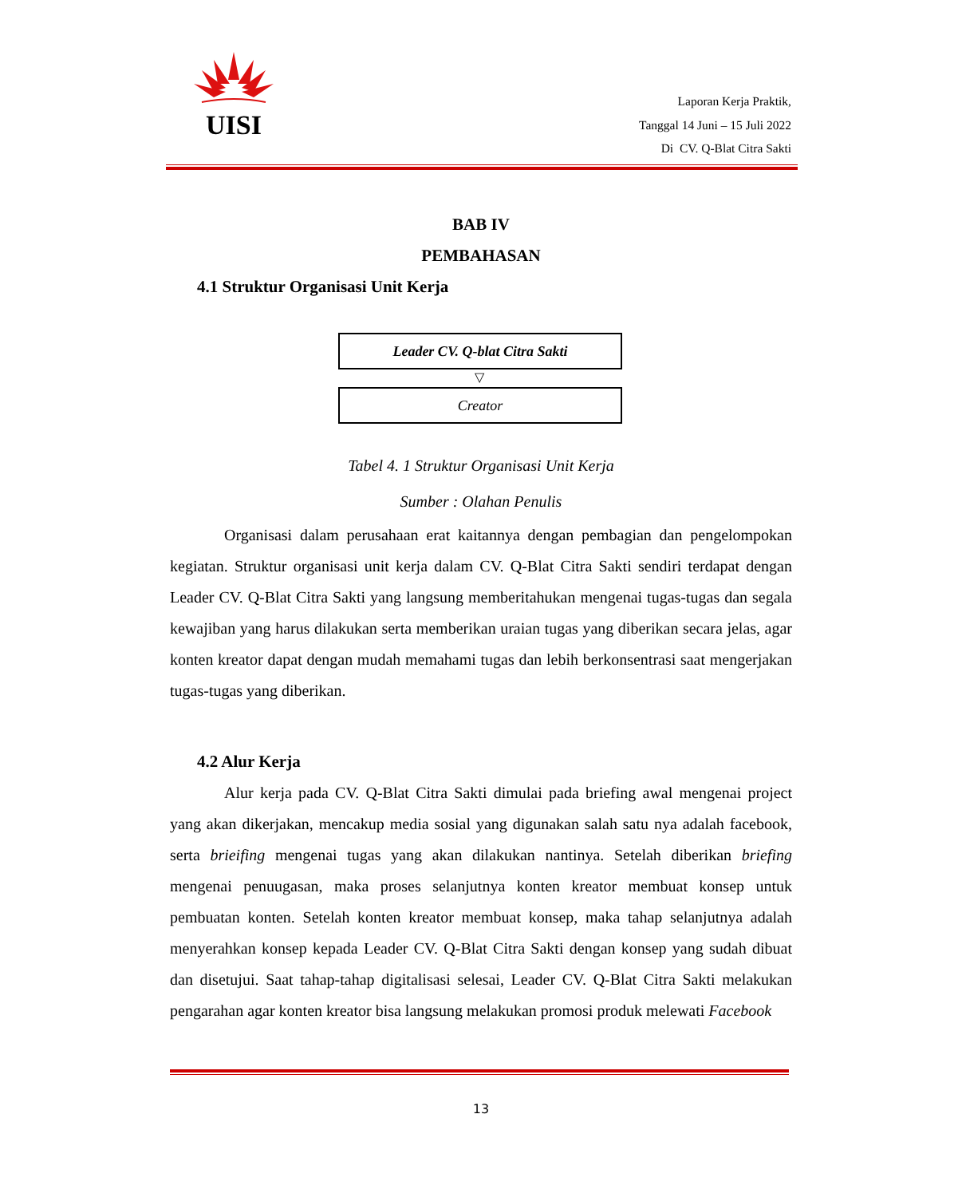UISI
Laporan Kerja Praktik,
Tanggal 14 Juni – 15 Juli 2022
Di CV. Q-Blat Citra Sakti
BAB IV
PEMBAHASAN
4.1 Struktur Organisasi Unit Kerja
Leader CV. Q-blat Citra Sakti
▽
Creator
Tabel 4. 1 Struktur Organisasi Unit Kerja
Sumber : Olahan Penulis
Organisasi dalam perusahaan erat kaitannya dengan pembagian dan pengelompokan kegiatan. Struktur organisasi unit kerja dalam CV. Q-Blat Citra Sakti sendiri terdapat dengan Leader CV. Q-Blat Citra Sakti yang langsung memberitahukan mengenai tugas-tugas dan segala kewajiban yang harus dilakukan serta memberikan uraian tugas yang diberikan secara jelas, agar konten kreator dapat dengan mudah memahami tugas dan lebih berkonsentrasi saat mengerjakan tugas-tugas yang diberikan.
4.2 Alur Kerja
Alur kerja pada CV. Q-Blat Citra Sakti dimulai pada briefing awal mengenai project yang akan dikerjakan, mencakup media sosial yang digunakan salah satu nya adalah facebook, serta brieifing mengenai tugas yang akan dilakukan nantinya. Setelah diberikan briefing mengenai penuugasan, maka proses selanjutnya konten kreator membuat konsep untuk pembuatan konten. Setelah konten kreator membuat konsep, maka tahap selanjutnya adalah menyerahkan konsep kepada Leader CV. Q-Blat Citra Sakti dengan konsep yang sudah dibuat dan disetujui. Saat tahap-tahap digitalisasi selesai, Leader CV. Q-Blat Citra Sakti melakukan pengarahan agar konten kreator bisa langsung melakukan promosi produk melewati Facebook
13